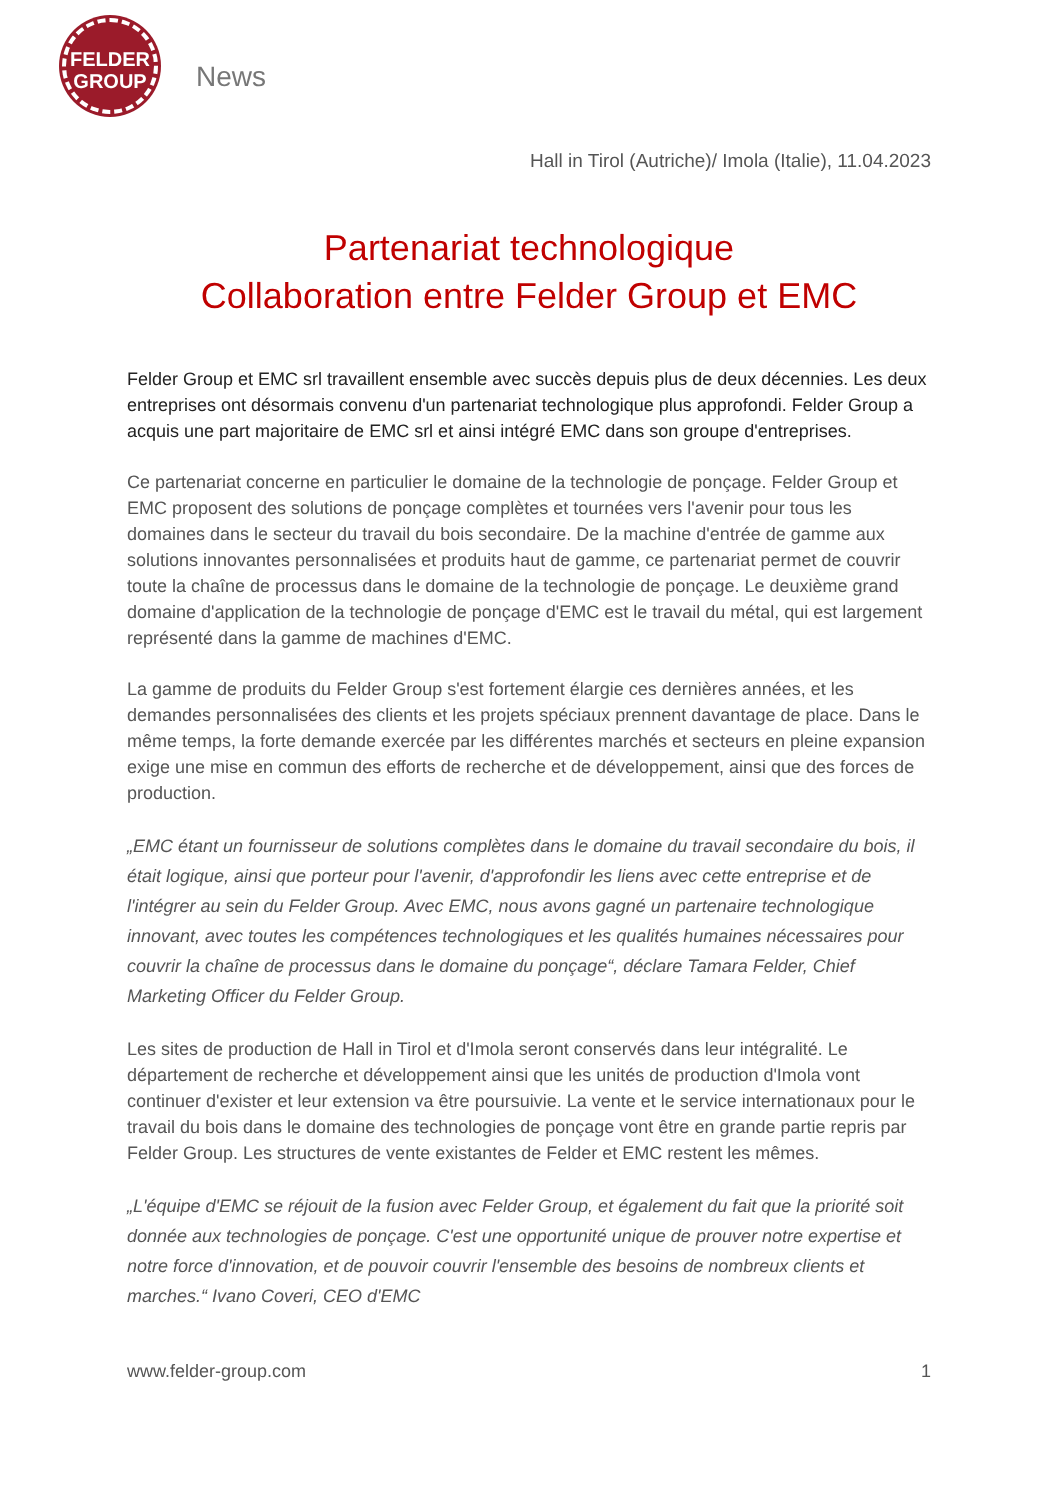FELDER
GROUP
News
Hall in Tirol (Autriche)/ Imola (Italie), 11.04.2023
Partenariat technologique
Collaboration entre Felder Group et EMC
Felder Group et EMC srl travaillent ensemble avec succès depuis plus de deux décennies. Les deux entreprises ont désormais convenu d'un partenariat technologique plus approfondi. Felder Group a acquis une part majoritaire de EMC srl et ainsi intégré EMC dans son groupe d'entreprises.
Ce partenariat concerne en particulier le domaine de la technologie de ponçage. Felder Group et EMC proposent des solutions de ponçage complètes et tournées vers l'avenir pour tous les domaines dans le secteur du travail du bois secondaire. De la machine d'entrée de gamme aux solutions innovantes personnalisées et produits haut de gamme, ce partenariat permet de couvrir toute la chaîne de processus dans le domaine de la technologie de ponçage. Le deuxième grand domaine d'application de la technologie de ponçage d'EMC est le travail du métal, qui est largement représenté dans la gamme de machines d'EMC.
La gamme de produits du Felder Group s'est fortement élargie ces dernières années, et les demandes personnalisées des clients et les projets spéciaux prennent davantage de place. Dans le même temps, la forte demande exercée par les différentes marchés et secteurs en pleine expansion exige une mise en commun des efforts de recherche et de développement, ainsi que des forces de production.
„EMC étant un fournisseur de solutions complètes dans le domaine du travail secondaire du bois, il était logique, ainsi que porteur pour l'avenir, d'approfondir les liens avec cette entreprise et de l'intégrer au sein du Felder Group. Avec EMC, nous avons gagné un partenaire technologique innovant, avec toutes les compétences technologiques et les qualités humaines nécessaires pour couvrir la chaîne de processus dans le domaine du ponçage“, déclare Tamara Felder, Chief Marketing Officer du Felder Group.
Les sites de production de Hall in Tirol et d'Imola seront conservés dans leur intégralité. Le département de recherche et développement ainsi que les unités de production d'Imola vont continuer d'exister et leur extension va être poursuivie. La vente et le service internationaux pour le travail du bois dans le domaine des technologies de ponçage vont être en grande partie repris par Felder Group. Les structures de vente existantes de Felder et EMC restent les mêmes.
„L'équipe d'EMC se réjouit de la fusion avec Felder Group, et également du fait que la priorité soit donnée aux technologies de ponçage. C'est une opportunité unique de prouver notre expertise et notre force d'innovation, et de pouvoir couvrir l'ensemble des besoins de nombreux clients et marches.“ Ivano Coveri, CEO d'EMC
www.felder-group.com 1